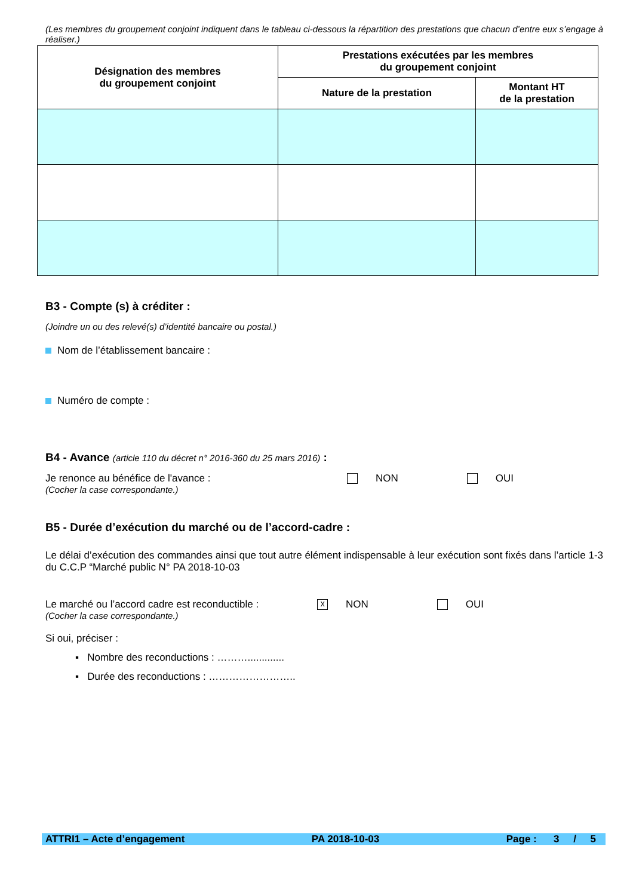(Les membres du groupement conjoint indiquent dans le tableau ci-dessous la répartition des prestations que chacun d’entre eux s’engage à réaliser.)
| Désignation des membres du groupement conjoint | Prestations exécutées par les membres du groupement conjoint | |
| --- | --- | --- |
| | Nature de la prestation | Montant HT de la prestation |
B3 - Compte (s) à créditer :
(Joindre un ou des relevé(s) d’identité bancaire ou postal.)
Nom de l’établissement bancaire :
Numéro de compte :
B4 - Avance (article 110 du décret n° 2016-360 du 25 mars 2016) :
Je renonce au bénéfice de l'avance : NON OUI
(Cocher la case correspondante.)
B5 - Durée d’exécution du marché ou de l’accord-cadre :
Le délai d’exécution des commandes ainsi que tout autre élément indispensable à leur exécution sont fixés dans l’article 1-3 du C.C.P “Marché public N° PA 2018-10-03
Le marché ou l’accord cadre est reconductible : ☓ NON OUI
(Cocher la case correspondante.)
Si oui, préciser :
▪ Nombre des reconductions : ……….............
▪ Durée des reconductions : ……………………..
ATTRI1 – Acte d’engagement PA 2018-10-03 Page : 3 / 5